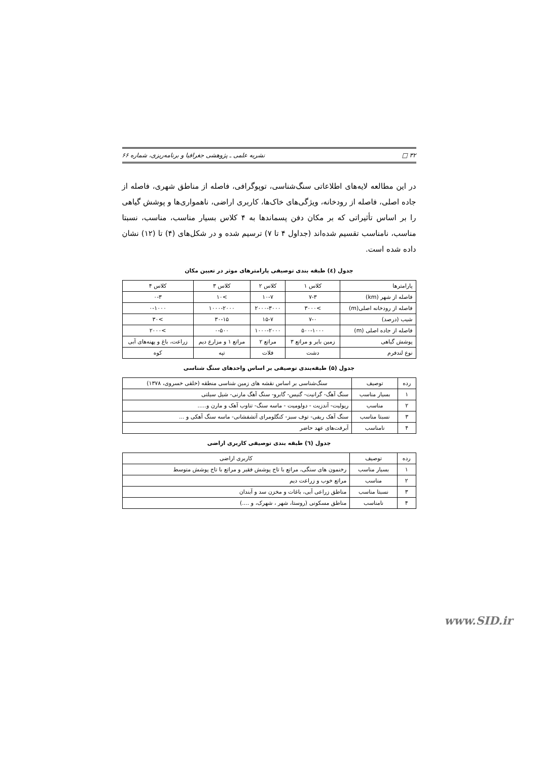۳۲ □ نشریه علمی ـ پژوهشی جغرافیا و برنامه‌ریزی، شماره ۶۶
در این مطالعه لایه‌های اطلاعاتی سنگ‌شناسی، توپوگرافی، فاصله از مناطق شهری، فاصله از جاده اصلی، فاصله از رودخانه، ویژگی‌های خاک‌ها، کاربری اراضی، ناهمواری‌ها و پوشش گیاهی را بر اساس تأثیراتی که بر مکان دفن پسماندها به ۴ کلاس بسیار مناسب، مناسب، نسبتا مناسب، نامناسب تقسیم شده‌اند (جداول ۴ تا ۷) ترسیم شده و در شکل‌های (۴) تا (۱۲) نشان داده شده است.
جدول (٤) طبقه بندی توصیفی پارامترهای موثر در تعیین مکان
| پارامترها | کلاس ۱ | کلاس ۲ | کلاس ۳ | کلاس ۴ |
| --- | --- | --- | --- | --- |
| فاصله از شهر (km) | ۷-۳ | ۱۰-۷ | >۱۰ | ۰-۳ |
| فاصله از رودخانه اصلی(m) | >۳۰۰۰ | ۲۰۰۰-۳۰۰۰ | ۱۰۰۰-۲۰۰۰ | ۰-۱۰۰۰ |
| شیب (درصد) | ۷-۰ | ۱۵-۷ | ۳۰-۱۵ | >۳۰ |
| فاصله از جاده اصلی (m) | ۵۰۰-۱۰۰۰ | ۱۰۰۰-۲۰۰۰ | ۰-۵۰۰ | >۲۰۰۰ |
| پوشش گیاهی | زمین بایر و مراتع ۳ | مراتع ۲ | مراتع ۱ و مزارع دیم | زراعت، باغ و پهنه‌های آبی |
| نوع لندفرم | دشت | فلات | تپه | کوه |
جدول (۵) طبقه‌بندی توصیفی بر اساس واحدهای سنگ شناسی
| رده | توصیف | سنگ‌شناسی بر اساس نقشه های زمین شناسی منطقه (خلقی خسروی، ۱۳۷۸) |
| --- | --- | --- |
| ۱ | بسیار مناسب | سنگ آهگ- گرانیت- گنیس- گابرو- سنگ آهگ مارنی- شیل سیلتی |
| ۲ | مناسب | ریولیت- آندزیت - دولومیت - ماسه سنگ- تناوب آهک و مارن و..... |
| ۳ | نسبتا مناسب | سنگ آهک ریفی- توف سبز- کنگلومرای آتشفشانی- ماسه سنگ آهکی و ... |
| ۴ | نامناسب | آبرفت‌های عهد حاضر |
جدول (٦) طبقه بندی توصیفی کاربری اراضی
| رده | توصیف | کاربری اراضی |
| --- | --- | --- |
| ۱ | بسیار مناسب | رخنمون های سنگی، مراتع با تاج پوشش فقیر و مراتع با تاج پوشش متوسط |
| ۲ | مناسب | مراتع خوب و زراعت دیم |
| ۳ | نسبتا مناسب | مناطق زراعی آبی، باغات و مخزن سد و آبندان |
| ۴ | نامناسب | مناطق مسکونی (روستا، شهر ، شهرک، و ....) |
www.SID.ir